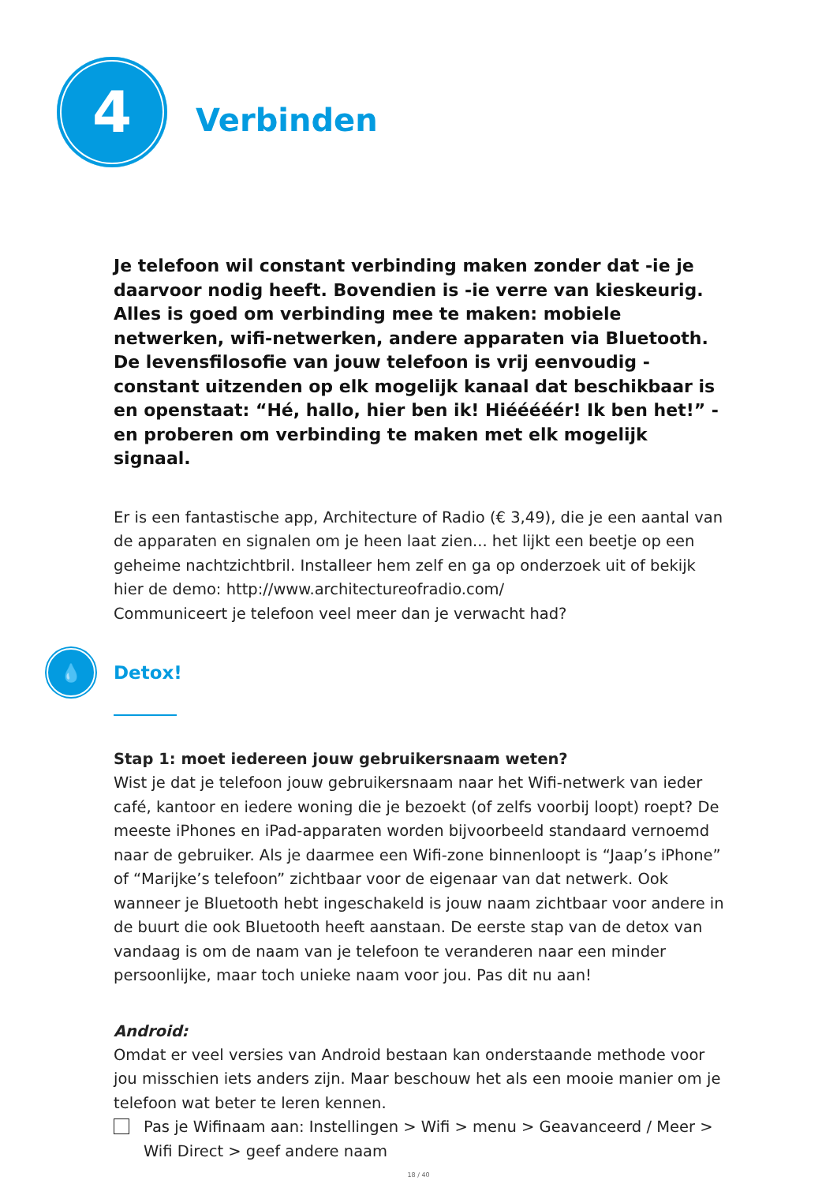4
Verbinden
Je telefoon wil constant verbinding maken zonder dat -ie je daarvoor nodig heeft. Bovendien is -ie verre van kieskeurig. Alles is goed om verbinding mee te maken: mobiele netwerken, wifi-netwerken, andere apparaten via Bluetooth. De levensfilosofie van jouw telefoon is vrij eenvoudig - constant uitzenden op elk mogelijk kanaal dat beschikbaar is en openstaat: “Hé, hallo, hier ben ik! Hiééééér! Ik ben het!” - en proberen om verbinding te maken met elk mogelijk signaal.
Er is een fantastische app, Architecture of Radio (€ 3,49), die je een aantal van de apparaten en signalen om je heen laat zien... het lijkt een beetje op een geheime nachtzichtbril. Installeer hem zelf en ga op onderzoek uit of bekijk hier de demo: http://www.architectureofradio.com/
Communiceert je telefoon veel meer dan je verwacht had?
💧
Detox!
Stap 1: moet iedereen jouw gebruikersnaam weten?
Wist je dat je telefoon jouw gebruikersnaam naar het Wifi-netwerk van ieder café, kantoor en iedere woning die je bezoekt (of zelfs voorbij loopt) roept? De meeste iPhones en iPad-apparaten worden bijvoorbeeld standaard vernoemd naar de gebruiker. Als je daarmee een Wifi-zone binnenloopt is “Jaap’s iPhone” of “Marijke’s telefoon” zichtbaar voor de eigenaar van dat netwerk. Ook wanneer je Bluetooth hebt ingeschakeld is jouw naam zichtbaar voor andere in de buurt die ook Bluetooth heeft aanstaan. De eerste stap van de detox van vandaag is om de naam van je telefoon te veranderen naar een minder persoonlijke, maar toch unieke naam voor jou. Pas dit nu aan!
Android:
Omdat er veel versies van Android bestaan kan onderstaande methode voor jou misschien iets anders zijn. Maar beschouw het als een mooie manier om je telefoon wat beter te leren kennen.
Pas je Wifinaam aan: Instellingen > Wifi > menu > Geavanceerd / Meer > Wifi Direct > geef andere naam
18 / 40